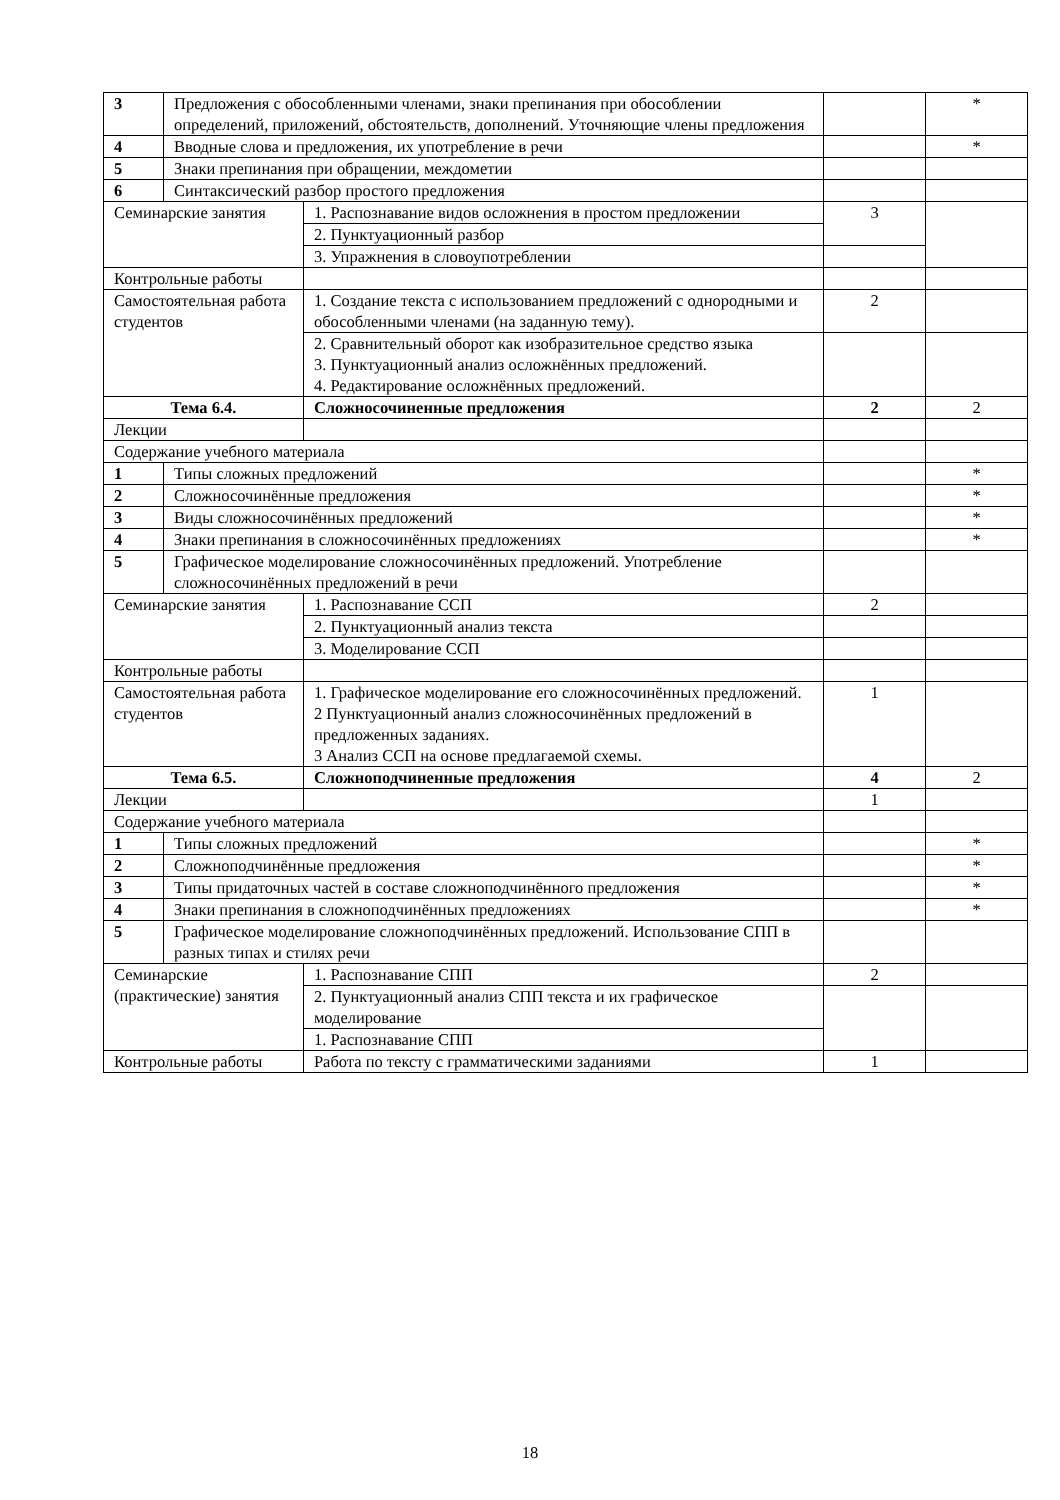| 3 | Предложения с обособленными членами, знаки препинания при обособлении определений, приложений, обстоятельств, дополнений. Уточняющие члены предложения | | | * |
| 4 | Вводные слова и предложения, их употребление в речи | | | * |
| 5 | Знаки препинания при обращении, междометии | | | |
| 6 | Синтаксический разбор простого предложения | | | |
| Семинарские занятия | | 1. Распознавание видов осложнения в простом предложении | 3 | |
| | | 2. Пунктуационный разбор | | |
| | | 3. Упражнения в словоупотреблении | | |
| Контрольные работы | | | | |
| Самостоятельная работа студентов | | 1. Создание текста с использованием предложений с однородными и обособленными членами (на заданную тему). | 2 | |
| | | 2. Сравнительный оборот как изобразительное средство языка 3. Пунктуационный анализ осложнённых предложений. 4. Редактирование осложнённых предложений. | | |
| Тема 6.4. | | Сложносочиненные предложения | 2 | 2 |
| Лекции | | | | |
| Содержание учебного материала | | | | |
| 1 | Типы сложных предложений | | | * |
| 2 | Сложносочинённые предложения | | | * |
| 3 | Виды сложносочинённых предложений | | | * |
| 4 | Знаки препинания в сложносочинённых предложениях | | | * |
| 5 | Графическое моделирование сложносочинённых предложений. Употребление сложносочинённых предложений в речи | | | |
| Семинарские занятия | | 1. Распознавание ССП | 2 | |
| | | 2. Пунктуационный анализ текста | | |
| | | 3. Моделирование ССП | | |
| Контрольные работы | | | | |
| Самостоятельная работа студентов | | 1. Графическое моделирование его сложносочинённых предложений. 2 Пунктуационный анализ сложносочинённых предложений в предложенных заданиях. 3 Анализ ССП на основе предлагаемой схемы. | 1 | |
| Тема 6.5. | | Сложноподчиненные предложения | 4 | 2 |
| Лекции | | | 1 | |
| Содержание учебного материала | | | | |
| 1 | Типы сложных предложений | | | * |
| 2 | Сложноподчинённые предложения | | | * |
| 3 | Типы придаточных частей в составе сложноподчинённого предложения | | | * |
| 4 | Знаки препинания в сложноподчинённых предложениях | | | * |
| 5 | Графическое моделирование сложноподчинённых предложений. Использование СПП в разных типах и стилях речи | | | |
| Семинарские (практические) занятия | | 1. Распознавание СПП | 2 | |
| | | 2. Пунктуационный анализ СПП текста и их графическое моделирование | | |
| | | 1. Распознавание СПП | | |
| Контрольные работы | | Работа по тексту с грамматическими заданиями | 1 | |
18